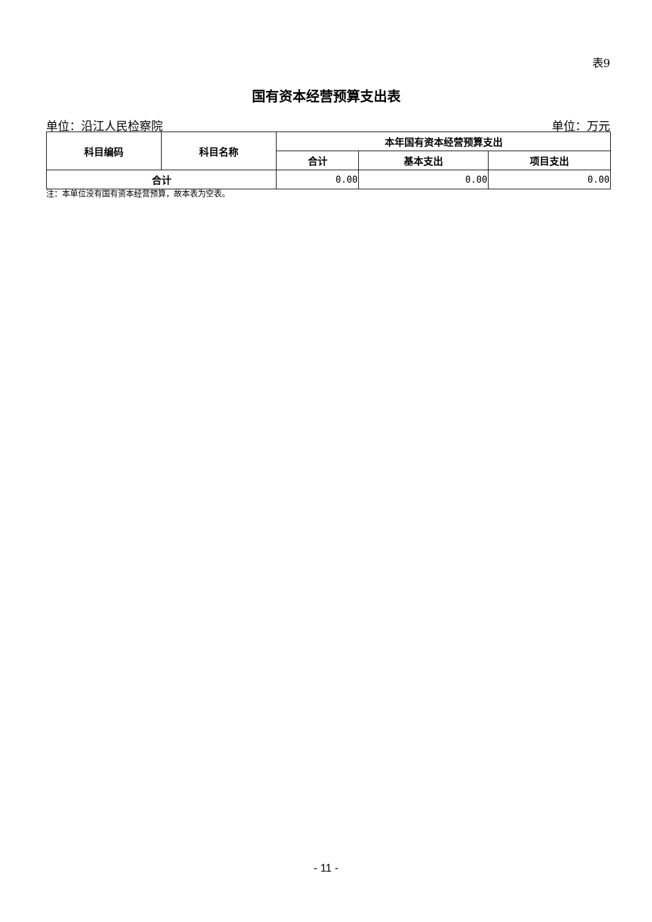表9
国有资本经营预算支出表
单位：沿江人民检察院 单位：万元
| 科目编码 | 科目名称 | 本年国有资本经营预算支出 | | |
| --- | --- | --- | --- | --- |
| | | 合计 | 基本支出 | 项目支出 |
| 合计 | | 0.00 | 0.00 | 0.00 |
注：本单位没有国有资本经营预算，故本表为空表。
- 11 -